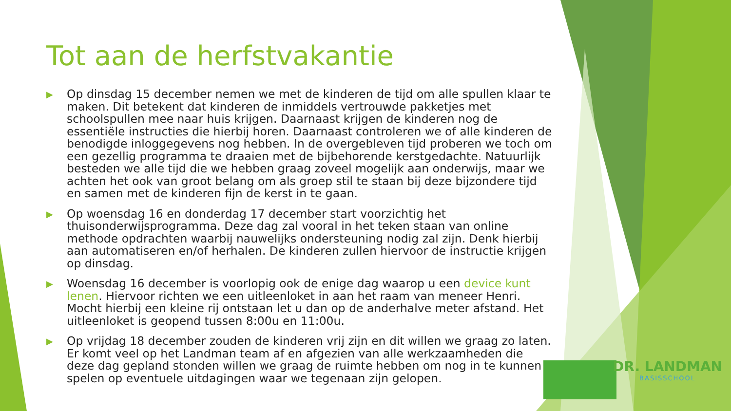Tot aan de herfstvakantie
▶ Op dinsdag 15 december nemen we met de kinderen de tijd om alle spullen klaar te maken. Dit betekent dat kinderen de inmiddels vertrouwde pakketjes met schoolspullen mee naar huis krijgen. Daarnaast krijgen de kinderen nog de essentiële instructies die hierbij horen. Daarnaast controleren we of alle kinderen de benodigde inloggegevens nog hebben. In de overgebleven tijd proberen we toch om een gezellig programma te draaien met de bijbehorende kerstgedachte. Natuurlijk besteden we alle tijd die we hebben graag zoveel mogelijk aan onderwijs, maar we achten het ook van groot belang om als groep stil te staan bij deze bijzondere tijd en samen met de kinderen fijn de kerst in te gaan.
▶ Op woensdag 16 en donderdag 17 december start voorzichtig het thuisonderwijsprogramma. Deze dag zal vooral in het teken staan van online methode opdrachten waarbij nauwelijks ondersteuning nodig zal zijn. Denk hierbij aan automatiseren en/of herhalen. De kinderen zullen hiervoor de instructie krijgen op dinsdag.
▶ Woensdag 16 december is voorlopig ook de enige dag waarop u een device kunt lenen. Hiervoor richten we een uitleenloket in aan het raam van meneer Henri. Mocht hierbij een kleine rij ontstaan let u dan op de anderhalve meter afstand. Het uitleenloket is geopend tussen 8:00u en 11:00u.
▶ Op vrijdag 18 december zouden de kinderen vrij zijn en dit willen we graag zo laten. Er komt veel op het Landman team af en afgezien van alle werkzaamheden die deze dag gepland stonden willen we graag de ruimte hebben om nog in te kunnen spelen op eventuele uitdagingen waar we tegenaan zijn gelopen.
DR. LANDMAN
BASISSCHOOL